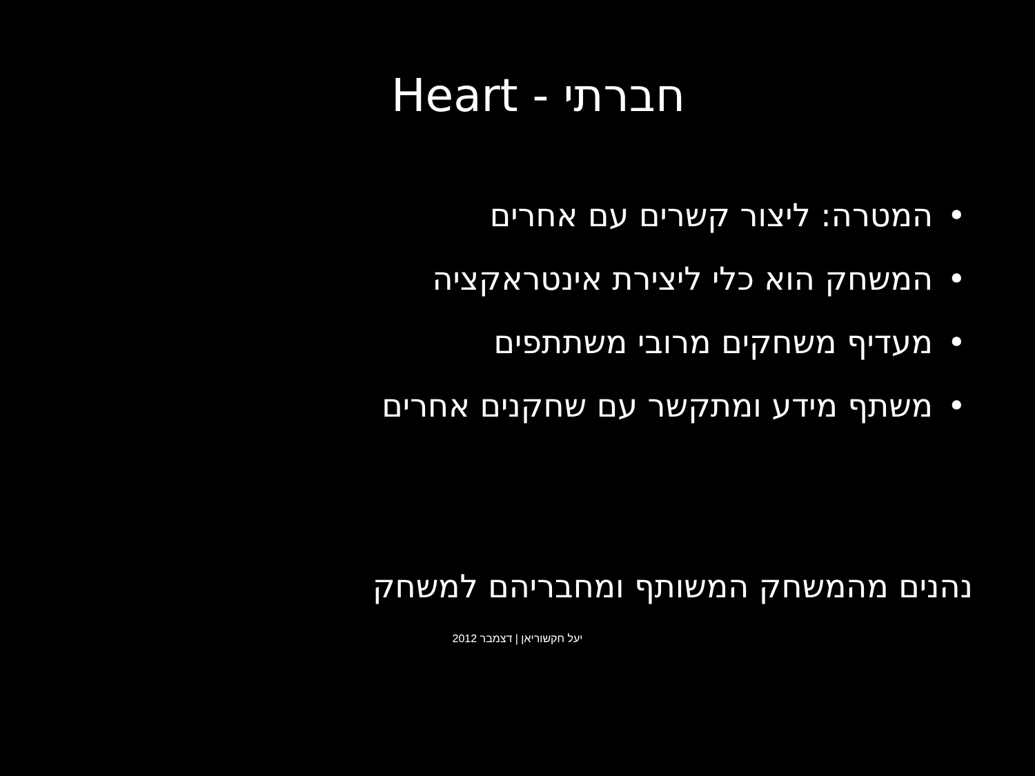חברתי - Heart
• המטרה: ליצור קשרים עם אחרים
• המשחק הוא כלי ליצירת אינטראקציה
• מעדיף משחקים מרובי משתתפים
• משתף מידע ומתקשר עם שחקנים אחרים
נהנים מהמשחק המשותף ומחבריהם למשחק
יעל חקשוריאן | דצמבר 2012